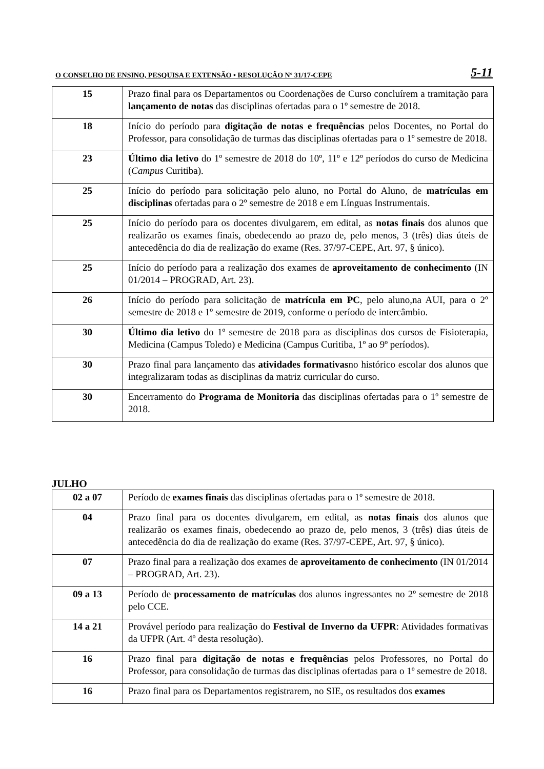O CONSELHO DE ENSINO, PESQUISA E EXTENSÃO • RESOLUÇÃO Nº 31/17-CEPE 5-11
| 15 | Prazo final para os Departamentos ou Coordenações de Curso concluírem a tramitação para lançamento de notas das disciplinas ofertadas para o 1º semestre de 2018. |
| 18 | Início do período para digitação de notas e frequências pelos Docentes, no Portal do Professor, para consolidação de turmas das disciplinas ofertadas para o 1º semestre de 2018. |
| 23 | Último dia letivo do 1º semestre de 2018 do 10º, 11º e 12º períodos do curso de Medicina ( Campus Curitiba). |
| 25 | Início do período para solicitação pelo aluno, no Portal do Aluno, de matrículas em disciplinas ofertadas para o 2º semestre de 2018 e em Línguas Instrumentais. |
| 25 | Início do período para os docentes divulgarem, em edital, as notas finais dos alunos que realizarão os exames finais, obedecendo ao prazo de, pelo menos, 3 (três) dias úteis de antecedência do dia de realização do exame (Res. 37/97-CEPE, Art. 97, § único). |
| 25 | Início do período para a realização dos exames de aproveitamento de conhecimento (IN 01/2014 – PROGRAD, Art. 23). |
| 26 | Início do período para solicitação de matrícula em PC , pelo aluno,na AUI, para o 2º semestre de 2018 e 1º semestre de 2019, conforme o período de intercâmbio. |
| 30 | Último dia letivo do 1º semestre de 2018 para as disciplinas dos cursos de Fisioterapia, Medicina (Campus Toledo) e Medicina (Campus Curitiba, 1º ao 9º períodos). |
| 30 | Prazo final para lançamento das atividades formativas no histórico escolar dos alunos que integralizaram todas as disciplinas da matriz curricular do curso. |
| 30 | Encerramento do Programa de Monitoria das disciplinas ofertadas para o 1º semestre de 2018. |
JULHO
| 02 a 07 | Período de exames finais das disciplinas ofertadas para o 1º semestre de 2018. |
| 04 | Prazo final para os docentes divulgarem, em edital, as notas finais dos alunos que realizarão os exames finais, obedecendo ao prazo de, pelo menos, 3 (três) dias úteis de antecedência do dia de realização do exame (Res. 37/97-CEPE, Art. 97, § único). |
| 07 | Prazo final para a realização dos exames de aproveitamento de conhecimento (IN 01/2014 – PROGRAD, Art. 23). |
| 09 a 13 | Período de processamento de matrículas dos alunos ingressantes no 2º semestre de 2018 pelo CCE. |
| 14 a 21 | Provável período para realização do Festival de Inverno da UFPR : Atividades formativas da UFPR (Art. 4º desta resolução). |
| 16 | Prazo final para digitação de notas e frequências pelos Professores, no Portal do Professor, para consolidação de turmas das disciplinas ofertadas para o 1º semestre de 2018. |
| 16 | Prazo final para os Departamentos registrarem, no SIE, os resultados dos exames |